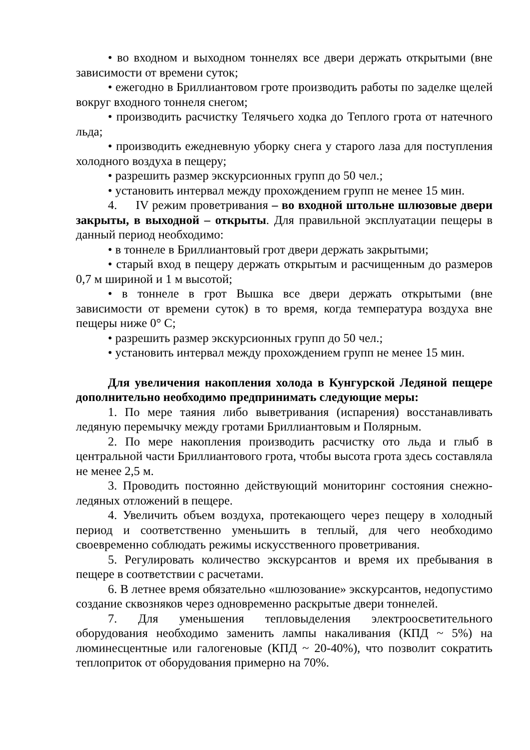• во входном и выходном тоннелях все двери держать открытыми (вне зависимости от времени суток;
• ежегодно в Бриллиантовом гроте производить работы по заделке щелей вокруг входного тоннеля снегом;
• производить расчистку Телячьего ходка до Теплого грота от натечного льда;
• производить ежедневную уборку снега у старого лаза для поступления холодного воздуха в пещеру;
• разрешить размер экскурсионных групп до 50 чел.;
• установить интервал между прохождением групп не менее 15 мин.
4. IV режим проветривания – во входной штольне шлюзовые двери закрыты, в выходной – открыты. Для правильной эксплуатации пещеры в данный период необходимо:
• в тоннеле в Бриллиантовый грот двери держать закрытыми;
• старый вход в пещеру держать открытым и расчищенным до размеров 0,7 м шириной и 1 м высотой;
• в тоннеле в грот Вышка все двери держать открытыми (вне зависимости от времени суток) в то время, когда температура воздуха вне пещеры ниже 0° С;
• разрешить размер экскурсионных групп до 50 чел.;
• установить интервал между прохождением групп не менее 15 мин.
Для увеличения накопления холода в Кунгурской Ледяной пещере дополнительно необходимо предпринимать следующие меры:
1. По мере таяния либо выветривания (испарения) восстанавливать ледяную перемычку между гротами Бриллиантовым и Полярным.
2. По мере накопления производить расчистку ото льда и глыб в центральной части Бриллиантового грота, чтобы высота грота здесь составляла не менее 2,5 м.
3. Проводить постоянно действующий мониторинг состояния снежно-ледяных отложений в пещере.
4. Увеличить объем воздуха, протекающего через пещеру в холодный период и соответственно уменьшить в теплый, для чего необходимо своевременно соблюдать режимы искусственного проветривания.
5. Регулировать количество экскурсантов и время их пребывания в пещере в соответствии с расчетами.
6. В летнее время обязательно «шлюзование» экскурсантов, недопустимо создание сквозняков через одновременно раскрытые двери тоннелей.
7. Для уменьшения тепловыделения электроосветительного оборудования необходимо заменить лампы накаливания (КПД ~ 5%) на люминесцентные или галогеновые (КПД ~ 20-40%), что позволит сократить теплоприток от оборудования примерно на 70%.